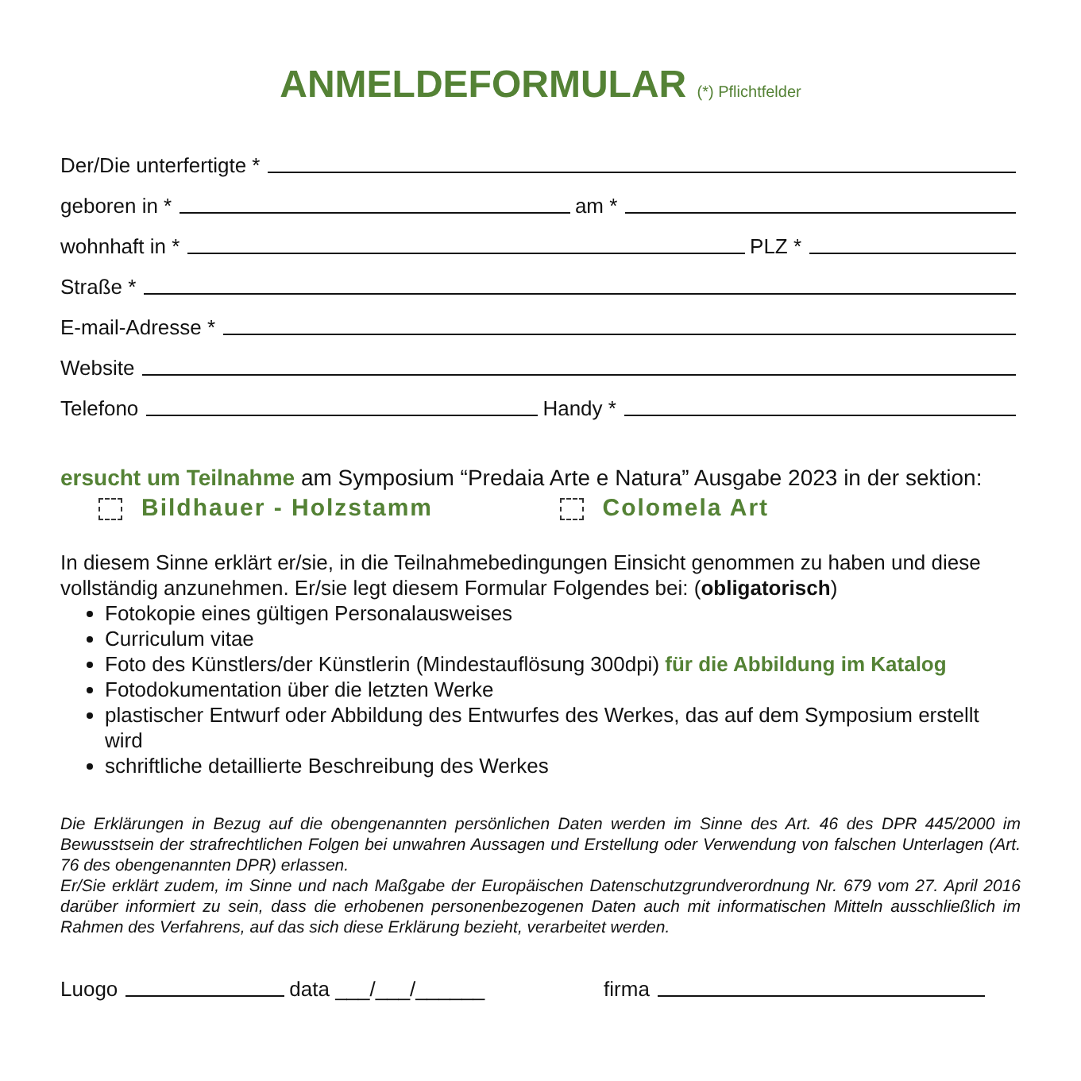ANMELDEFORMULAR (*) Pflichtfelder
Der/Die unterfertigte *
geboren in * am *
wohnhaft in * PLZ *
Straße *
E-mail-Adresse *
Website
Telefono Handy *
ersucht um Teilnahme am Symposium “Predaia Arte e Natura” Ausgabe 2023 in der sektion:
Bildhauer - Holzstamm Colomela Art
In diesem Sinne erklärt er/sie, in die Teilnahmebedingungen Einsicht genommen zu haben und diese vollständig anzunehmen. Er/sie legt diesem Formular Folgendes bei: (obligatorisch)
Fotokopie eines gültigen Personalausweises
Curriculum vitae
Foto des Künstlers/der Künstlerin (Mindestauflösung 300dpi) für die Abbildung im Katalog
Fotodokumentation über die letzten Werke
plastischer Entwurf oder Abbildung des Entwurfes des Werkes, das auf dem Symposium erstellt wird
schriftliche detaillierte Beschreibung des Werkes
Die Erklärungen in Bezug auf die obengenannten persönlichen Daten werden im Sinne des Art. 46 des DPR 445/2000 im Bewusstsein der strafrechtlichen Folgen bei unwahren Aussagen und Erstellung oder Verwendung von falschen Unterlagen (Art. 76 des obengenannten DPR) erlassen.
Er/Sie erklärt zudem, im Sinne und nach Maßgabe der Europäischen Datenschutzgrundverordnung Nr. 679 vom 27. April 2016 darüber informiert zu sein, dass die erhobenen personenbezogenen Daten auch mit informatischen Mitteln ausschließlich im Rahmen des Verfahrens, auf das sich diese Erklärung bezieht, verarbeitet werden.
Luogo data ___/___/______ firma